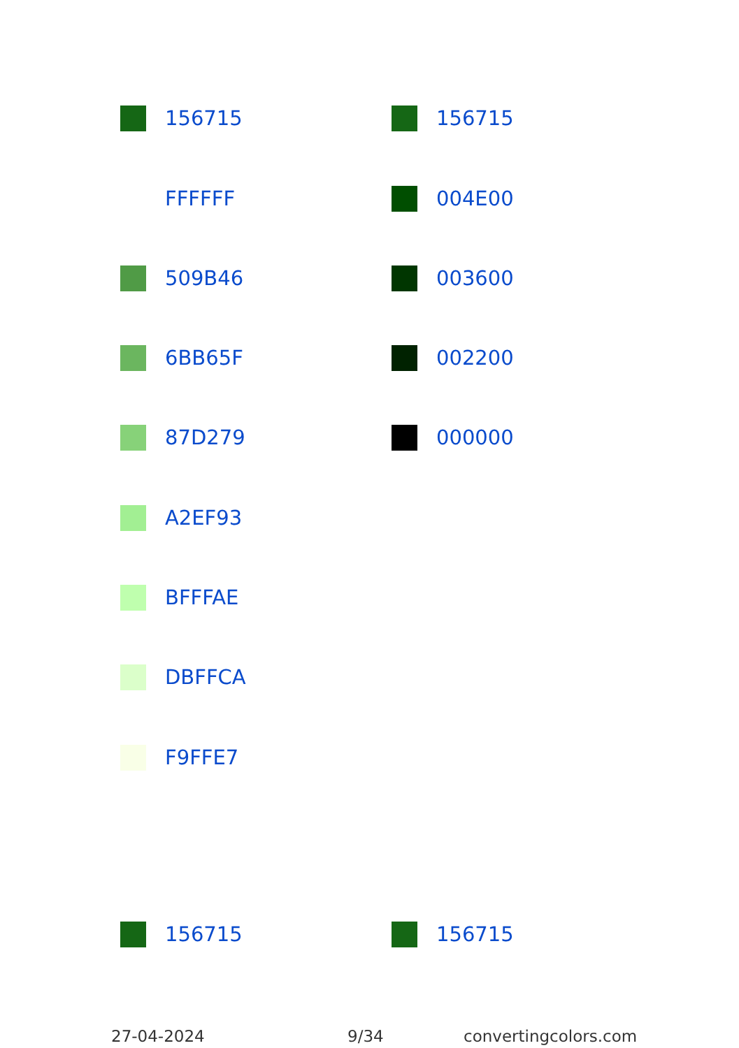156715 156715
FFFFFF 004E00
509B46 003600
6BB65F 002200
87D279 000000
A2EF93
BFFFAE
DBFFCA
F9FFE7
156715 156715
27-04-2024 9/34 convertingcolors.com